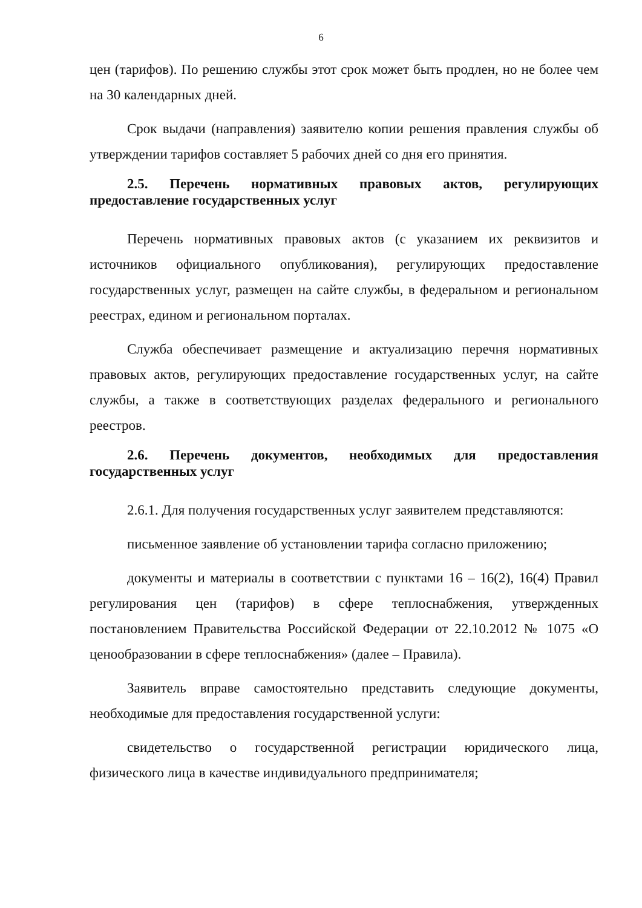6
цен (тарифов). По решению службы этот срок может быть продлен, но не более чем на 30 календарных дней.
Срок выдачи (направления) заявителю копии решения правления службы об утверждении тарифов составляет 5 рабочих дней со дня его принятия.
2.5. Перечень нормативных правовых актов, регулирующих предоставление государственных услуг
Перечень нормативных правовых актов (с указанием их реквизитов и источников официального опубликования), регулирующих предоставление государственных услуг, размещен на сайте службы, в федеральном и региональном реестрах, едином и региональном порталах.
Служба обеспечивает размещение и актуализацию перечня нормативных правовых актов, регулирующих предоставление государственных услуг, на сайте службы, а также в соответствующих разделах федерального и регионального реестров.
2.6. Перечень документов, необходимых для предоставления государственных услуг
2.6.1. Для получения государственных услуг заявителем представляются:
письменное заявление об установлении тарифа согласно приложению;
документы и материалы в соответствии с пунктами 16 – 16(2), 16(4) Правил регулирования цен (тарифов) в сфере теплоснабжения, утвержденных постановлением Правительства Российской Федерации от 22.10.2012 № 1075 «О ценообразовании в сфере теплоснабжения» (далее – Правила).
Заявитель вправе самостоятельно представить следующие документы, необходимые для предоставления государственной услуги:
свидетельство о государственной регистрации юридического лица, физического лица в качестве индивидуального предпринимателя;